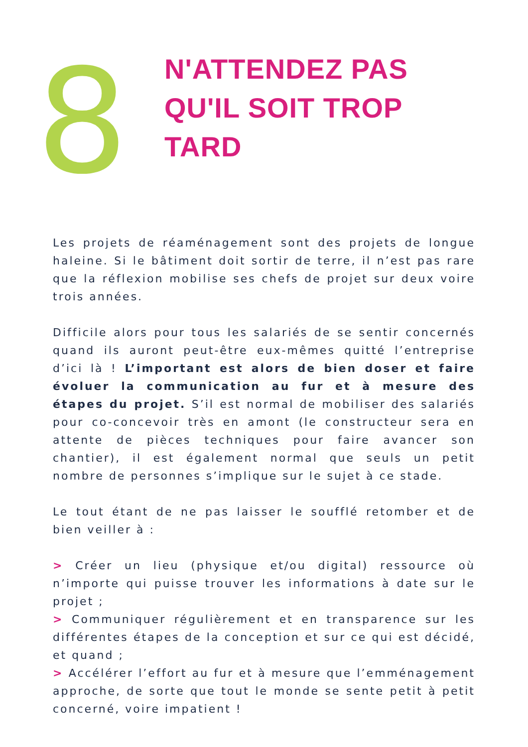8
N'ATTENDEZ PAS
QU'IL SOIT TROP
TARD
Les projets de réaménagement sont des projets de longue haleine. Si le bâtiment doit sortir de terre, il n’est pas rare que la réflexion mobilise ses chefs de projet sur deux voire trois années.
Difficile alors pour tous les salariés de se sentir concernés quand ils auront peut-être eux-mêmes quitté l’entreprise d’ici là ! L’important est alors de bien doser et faire évoluer la communication au fur et à mesure des étapes du projet. S’il est normal de mobiliser des salariés pour co-concevoir très en amont (le constructeur sera en attente de pièces techniques pour faire avancer son chantier), il est également normal que seuls un petit nombre de personnes s’implique sur le sujet à ce stade.
Le tout étant de ne pas laisser le soufflé retomber et de bien veiller à :
> Créer un lieu (physique et/ou digital) ressource où n’importe qui puisse trouver les informations à date sur le projet ;
> Communiquer régulièrement et en transparence sur les différentes étapes de la conception et sur ce qui est décidé, et quand ;
> Accélérer l’effort au fur et à mesure que l’emménagement approche, de sorte que tout le monde se sente petit à petit concerné, voire impatient !